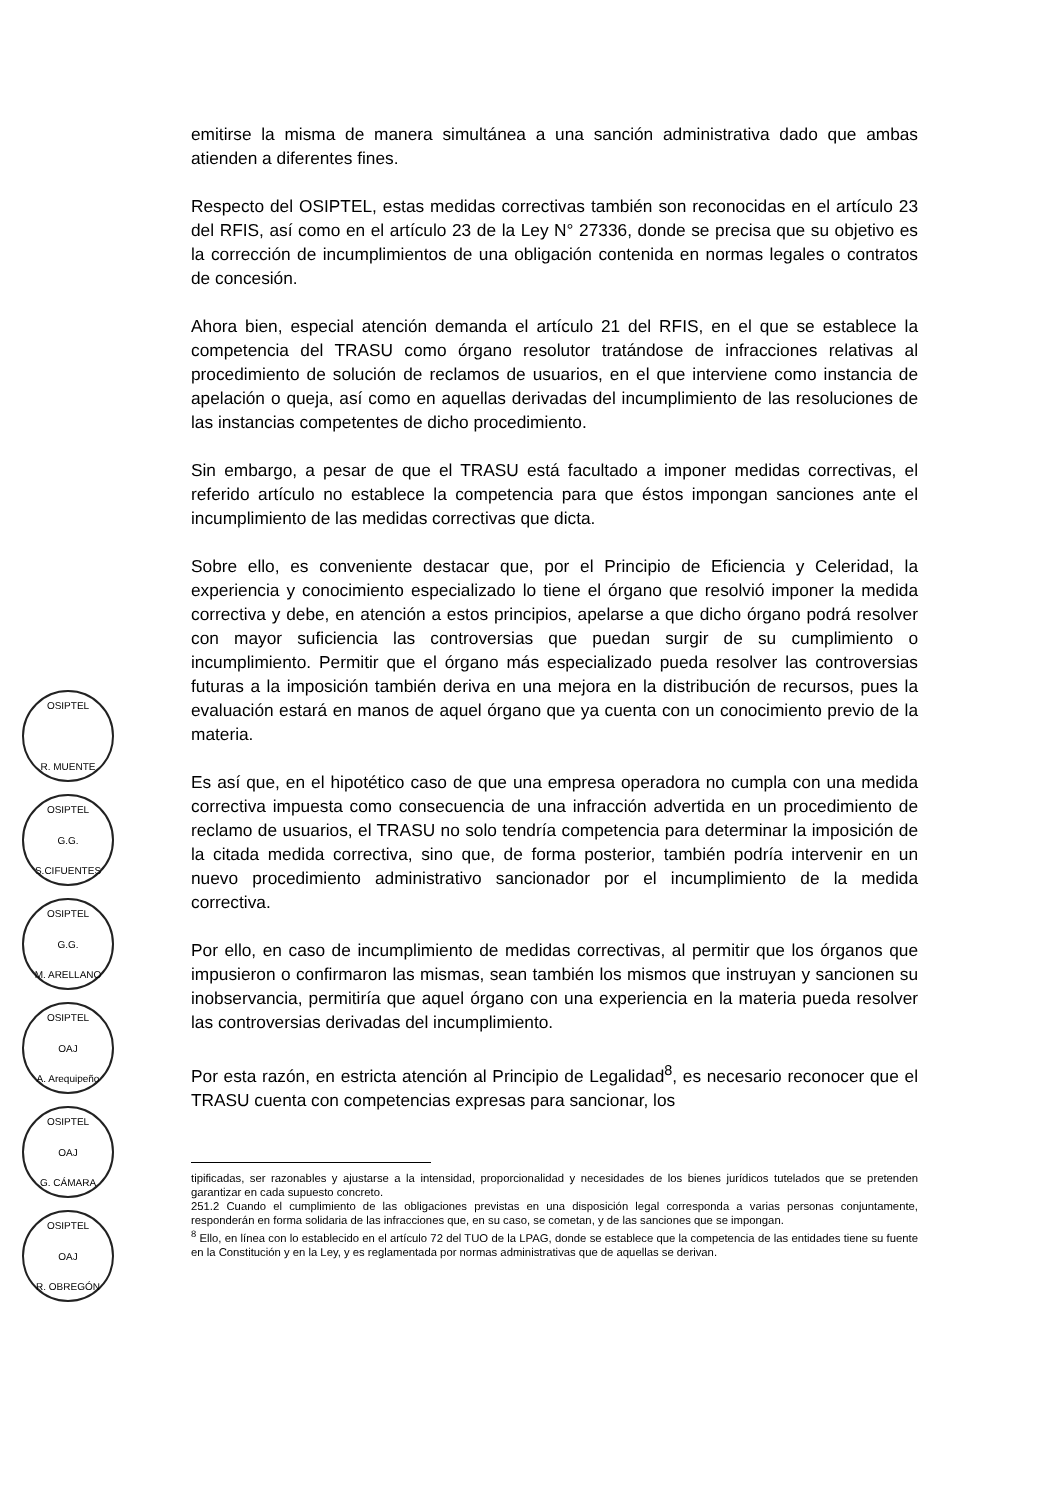emitirse la misma de manera simultánea a una sanción administrativa dado que ambas atienden a diferentes fines.
Respecto del OSIPTEL, estas medidas correctivas también son reconocidas en el artículo 23 del RFIS, así como en el artículo 23 de la Ley N° 27336, donde se precisa que su objetivo es la corrección de incumplimientos de una obligación contenida en normas legales o contratos de concesión.
Ahora bien, especial atención demanda el artículo 21 del RFIS, en el que se establece la competencia del TRASU como órgano resolutor tratándose de infracciones relativas al procedimiento de solución de reclamos de usuarios, en el que interviene como instancia de apelación o queja, así como en aquellas derivadas del incumplimiento de las resoluciones de las instancias competentes de dicho procedimiento.
Sin embargo, a pesar de que el TRASU está facultado a imponer medidas correctivas, el referido artículo no establece la competencia para que éstos impongan sanciones ante el incumplimiento de las medidas correctivas que dicta.
Sobre ello, es conveniente destacar que, por el Principio de Eficiencia y Celeridad, la experiencia y conocimiento especializado lo tiene el órgano que resolvió imponer la medida correctiva y debe, en atención a estos principios, apelarse a que dicho órgano podrá resolver con mayor suficiencia las controversias que puedan surgir de su cumplimiento o incumplimiento. Permitir que el órgano más especializado pueda resolver las controversias futuras a la imposición también deriva en una mejora en la distribución de recursos, pues la evaluación estará en manos de aquel órgano que ya cuenta con un conocimiento previo de la materia.
Es así que, en el hipotético caso de que una empresa operadora no cumpla con una medida correctiva impuesta como consecuencia de una infracción advertida en un procedimiento de reclamo de usuarios, el TRASU no solo tendría competencia para determinar la imposición de la citada medida correctiva, sino que, de forma posterior, también podría intervenir en un nuevo procedimiento administrativo sancionador por el incumplimiento de la medida correctiva.
Por ello, en caso de incumplimiento de medidas correctivas, al permitir que los órganos que impusieron o confirmaron las mismas, sean también los mismos que instruyan y sancionen su inobservancia, permitiría que aquel órgano con una experiencia en la materia pueda resolver las controversias derivadas del incumplimiento.
Por esta razón, en estricta atención al Principio de Legalidad<sup>8</sup>, es necesario reconocer que el TRASU cuenta con competencias expresas para sancionar, los
tipificadas, ser razonables y ajustarse a la intensidad, proporcionalidad y necesidades de los bienes jurídicos tutelados que se pretenden garantizar en cada supuesto concreto.
251.2 Cuando el cumplimiento de las obligaciones previstas en una disposición legal corresponda a varias personas conjuntamente, responderán en forma solidaria de las infracciones que, en su caso, se cometan, y de las sanciones que se impongan.
<sup>8</sup> Ello, en línea con lo establecido en el artículo 72 del TUO de la LPAG, donde se establece que la competencia de las entidades tiene su fuente en la Constitución y en la Ley, y es reglamentada por normas administrativas que de aquellas se derivan.
OSIPTEL
R. MUENTE
OSIPTEL
G.G.
S.CIFUENTES
OSIPTEL
G.G.
M. ARELLANO
OSIPTEL
OAJ
A. Arequipeño
OSIPTEL
OAJ
G. CÁMARA
OSIPTEL
OAJ
R. OBREGÓN